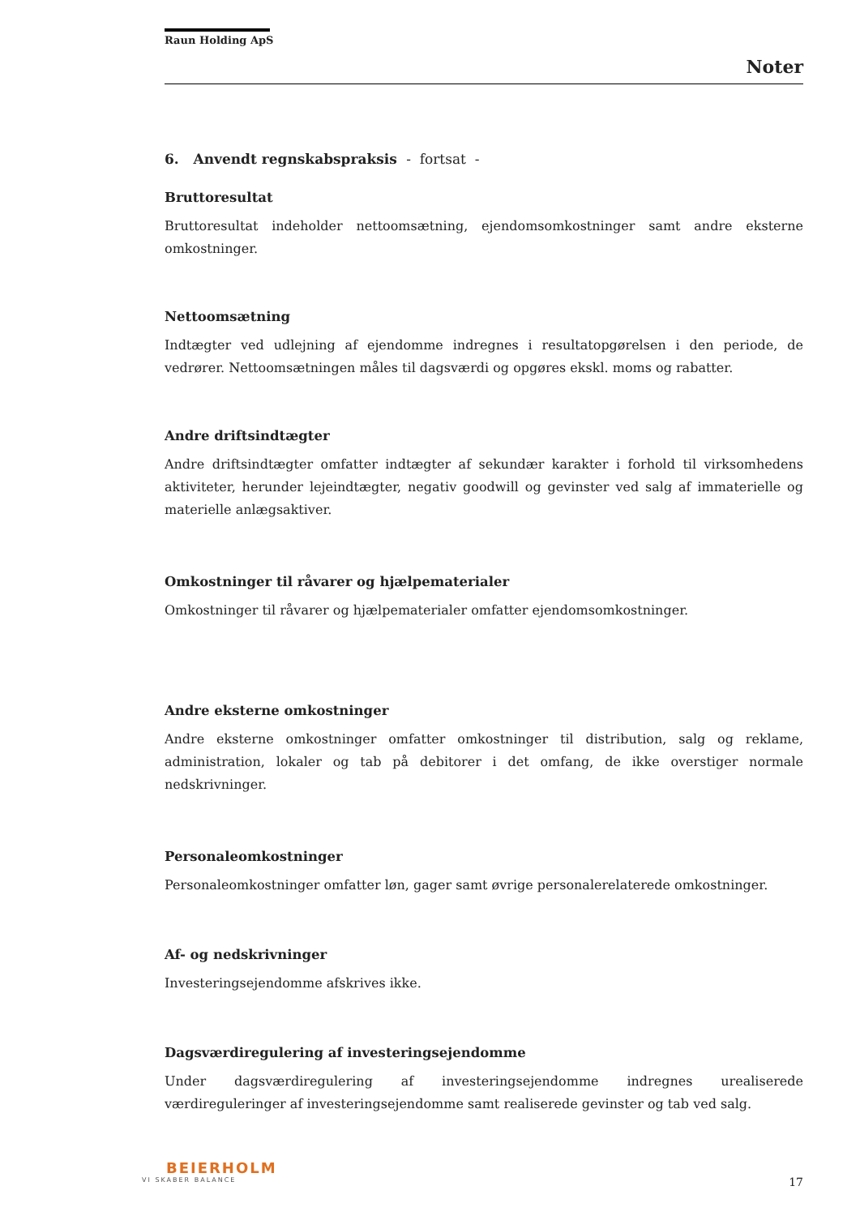Raun Holding ApS
Noter
6. Anvendt regnskabspraksis - fortsat -
Bruttoresultat
Bruttoresultat indeholder nettoomsætning, ejendomsomkostninger samt andre eksterne omkostninger.
Nettoomsætning
Indtægter ved udlejning af ejendomme indregnes i resultatopgørelsen i den periode, de vedrører. Nettoomsætningen måles til dagsværdi og opgøres ekskl. moms og rabatter.
Andre driftsindtægter
Andre driftsindtægter omfatter indtægter af sekundær karakter i forhold til virksomhedens aktiviteter, herunder lejeindtægter, negativ goodwill og gevinster ved salg af immaterielle og materielle anlægsaktiver.
Omkostninger til råvarer og hjælpematerialer
Omkostninger til råvarer og hjælpematerialer omfatter ejendomsomkostninger.
Andre eksterne omkostninger
Andre eksterne omkostninger omfatter omkostninger til distribution, salg og reklame, administration, lokaler og tab på debitorer i det omfang, de ikke overstiger normale nedskrivninger.
Personaleomkostninger
Personaleomkostninger omfatter løn, gager samt øvrige personalerelaterede omkostninger.
Af- og nedskrivninger
Investeringsejendomme afskrives ikke.
Dagsværdiregulering af investeringsejendomme
Under dagsværdiregulering af investeringsejendomme indregnes urealiserede værdireguleringer af investeringsejendomme samt realiserede gevinster og tab ved salg.
BEIERHOLM
VI SKABER BALANCE
17